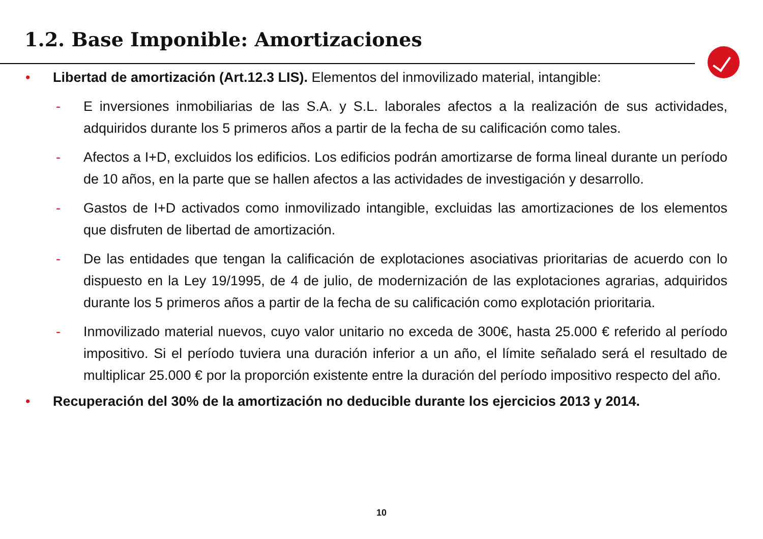1.2. Base Imponible: Amortizaciones
• Libertad de amortización (Art.12.3 LIS). Elementos del inmovilizado material, intangible:
- E inversiones inmobiliarias de las S.A. y S.L. laborales afectos a la realización de sus actividades, adquiridos durante los 5 primeros años a partir de la fecha de su calificación como tales.
- Afectos a I+D, excluidos los edificios. Los edificios podrán amortizarse de forma lineal durante un período de 10 años, en la parte que se hallen afectos a las actividades de investigación y desarrollo.
- Gastos de I+D activados como inmovilizado intangible, excluidas las amortizaciones de los elementos que disfruten de libertad de amortización.
- De las entidades que tengan la calificación de explotaciones asociativas prioritarias de acuerdo con lo dispuesto en la Ley 19/1995, de 4 de julio, de modernización de las explotaciones agrarias, adquiridos durante los 5 primeros años a partir de la fecha de su calificación como explotación prioritaria.
- Inmovilizado material nuevos, cuyo valor unitario no exceda de 300€, hasta 25.000 € referido al período impositivo. Si el período tuviera una duración inferior a un año, el límite señalado será el resultado de multiplicar 25.000 € por la proporción existente entre la duración del período impositivo respecto del año.
• Recuperación del 30% de la amortización no deducible durante los ejercicios 2013 y 2014.
10